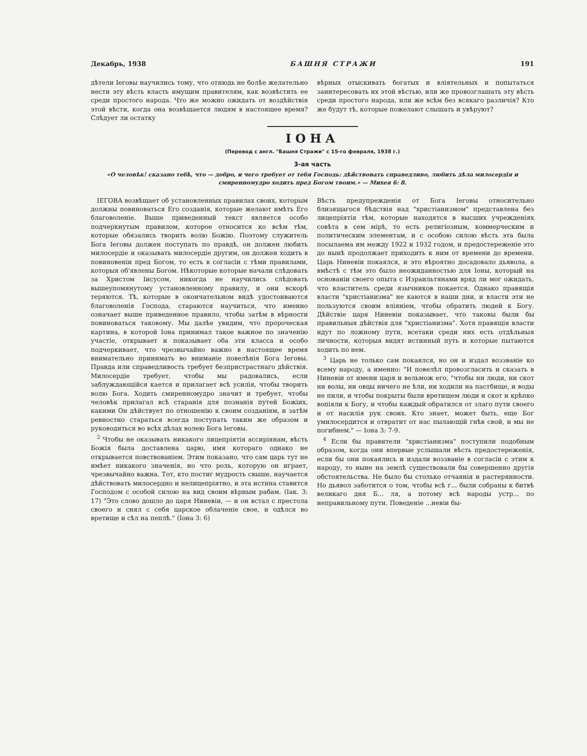Декабрь, 1938 БАШНЯ СТРАЖИ 191
дѣтели Іеговы научились тому, что отнюдь не болѣе желательно нести эту вѣсть власть имущим правителям, как возвѣстить ее среди простого народа. Что же можно ожидать от воздѣйствія этой вѣсти, когда она возвѣщается людям в настоящее время? Слѣдует ли остатку
вѣрных отыскивать богатых и вліятельных и попытаться заинтересовать их этой вѣстью, или же провозглашать эту вѣсть среди простого народа, или же всѣм без всякаго различія? Кто же будут тѣ, которые пожелают слышать и увѣруют?
ІОНА
(Перевод с англ. "Башня Стражи" с 15-го февраля, 1938 г.)
3-ая часть
«О человѣк! сказано тебѣ, что — добро, и чего требует от тебя Господь: дѣйствовать справедливо, любить дѣла милосердія и смиренномудро ходить пред Богом твоим.» — Михея 6: 8.
ІЕГОВА возвѣщает об установленных правилах своих, которым должны повиноваться Его созданія, которые желают имѣть Его благоволеніе. Выше приведенный текст является особо подчеркнутым правилом, которое относится ко всѣм тѣм, которые обязались творить волю Божію. Поэтому служитель Бога Іеговы должен поступать по правдѣ, он должен любить милосердіе и оказывать милосердіе другим, он должен ходить в повиновеніи пред Богом, то есть в согласіи с тѣми правилами, которыя об'явлены Богом. Нѣкоторые которые начали слѣдовать за Христом Іисусом, никогда не научились слѣдовать вышеупомянутому установленному правилу, и они вскорѣ теряются. Тѣ, которые в окончательном видѣ удостоиваются благоволенія Господа, стараются научиться, что именно означает выше приведенное правило, чтобы затѣм в вѣрности повиноваться таковому. Мы далѣе увидим, что пророческая картина, в которой Іона принимал такое важное по значенію участіе, открывает и показывает оба эти класса и особо подчеркивает, что чрезвычайно важно в настоящее время внимательно принимать во вниманіе повелѣнія Бога Іеговы. Правда или справедливость требует безпристрастнаго дѣйствія. Милосердіе требует, чтобы мы радовались, если заблуждающійся кается и прилагает всѣ усилія, чтобы творить волю Бога. Ходить смиренномудро значит и требует, чтобы человѣк прилагал всѣ старанія для познанія путей Божіих, какими Он дѣйствует по отношенію к своим созданіям, и затѣм ревностно стараться всегда поступать таким же образом и руководиться во всѣх дѣлах волею Бога Іеговы.
<sup>2</sup> Чтобы не оказывать никакого лицепріятія ассиріянам, вѣсть Божія была доставлена царю, имя котораго однако не открывается повствованіем. Этим показано, что сам царь тут не имѣет никакого значенія, но что роль, которую он играет, чрезвычайно важна. Тот, кто постиг мудрость свыше, научается дѣйствовать милосердно и нелицепріятно, и эта истина ставится Господом с особой силою на вид своим вѣрным рабам. (Іак. 3: 17) "Это слово дошло до царя Ниневіи, — и он встал с престола своего и снял с себя царское облаченіе свое, и одѣлся во вретище и сѣл на пеплѣ." (Іона 3: 6)
Вѣсть предупрежденія от Бога Іеговы относительно близящагося бѣдствія над "христіанизмом" представлена без лицепріятія тѣм, которые находятся в высших учрежденіях совѣта в сем мірѣ, то есть религіозным, коммерческим и политическим элементам, и с особою силою вѣсть эта была посылаема им между 1922 и 1932 годом, и предостереженіе это до нынѣ продолжает приходить к ним от времени до времени. Царь Ниневіи покаялся, и это вѣроятно досадовало дьявола, а вмѣстѣ с тѣм это было неожиданностью для Іоны, который на основаніи своего опыта с Израильтянами вряд ли мог ожидать, что властитель среди язычников покается. Однако правящія власти "христіанизма" не каются в наши дни, и власти эти не пользуются своим вліяніем, чтобы обратить людей к Богу. Дѣйствіе царя Ниневіи показывает, что таковы были бы правильныя дѣйствія для "христіанизма". Хотя правящія власти идут по ложному пути, всетаки среди них есть отдѣльныя личности, которыя видят истинный путь и которые пытаются ходить по нем.
<sup>3</sup> Царь не только сам покаялся, но он и издал воззваніе ко всему народу, а именно: "И повелѣл провозгласить и сказать в Ниневіи от имени царя и вельмож его, "чтобы ни люди, ни скот ни волы, ни овцы ничего не ѣли, ни ходили на пастбище, и воды не пили, и чтобы покрыты были вретищем люди и скот и крѣпко вопіяли к Богу, и чтобы каждый обратился от злаго пути своего и от насилія рук своих. Кто знает, может быть, еще Бог умилосердится и отвратит от нас пылающій гнѣв свой, и мы не погибнем." — Іона 3: 7-9.
<sup>4</sup> Если бы правители "христіанизма" поступили подобным образом, когда они впервые услышали вѣсть предостереженія, если бы они покаялись и издали воззваніе в согласіи с этим к народу, то ныне на землѣ существовали бы совершенно другія обстоятельства. Не было бы столько отчаянія и растерянности. Но дьявол заботится о том, чтобы всѣ г... были собраны к битвѣ великаго дня Б... ля, а потому всѣ народы устр... по неправильному пути. Поведеніе ...невіи бы-